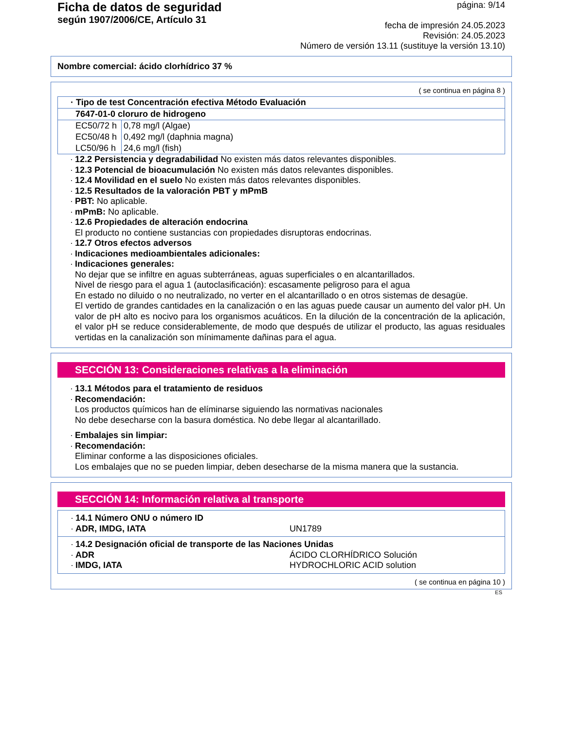Ficha de datos de seguridad
según 1907/2006/CE, Artículo 31
página: 9/14
fecha de impresión 24.05.2023
Revisión: 24.05.2023
Número de versión 13.11 (sustituye la versión 13.10)
Nombre comercial: ácido clorhídrico 37 %
( se continua en página 8 )
| · Tipo de test Concentración efectiva Método Evaluación | |
| 7647-01-0 cloruro de hidrogeno | |
| EC50/72 h | 0,78 mg/l (Algae) |
| EC50/48 h | 0,492 mg/l (daphnia magna) |
| LC50/96 h | 24,6 mg/l (fish) |
· 12.2 Persistencia y degradabilidad No existen más datos relevantes disponibles.
· 12.3 Potencial de bioacumulación No existen más datos relevantes disponibles.
· 12.4 Movilidad en el suelo No existen más datos relevantes disponibles.
· 12.5 Resultados de la valoración PBT y mPmB
· PBT: No aplicable.
· mPmB: No aplicable.
· 12.6 Propiedades de alteración endocrina
El producto no contiene sustancias con propiedades disruptoras endocrinas.
· 12.7 Otros efectos adversos
· Indicaciones medioambientales adicionales:
· Indicaciones generales:
No dejar que se infiltre en aguas subterráneas, aguas superficiales o en alcantarillados.
Nivel de riesgo para el agua 1 (autoclasificación): escasamente peligroso para el agua
En estado no diluido o no neutralizado, no verter en el alcantarillado o en otros sistemas de desagüe.
El vertido de grandes cantidades en la canalización o en las aguas puede causar un aumento del valor pH. Un valor de pH alto es nocivo para los organismos acuáticos. En la dilución de la concentración de la aplicación, el valor pH se reduce considerablemente, de modo que después de utilizar el producto, las aguas residuales vertidas en la canalización son mínimamente dañinas para el agua.
SECCIÓN 13: Consideraciones relativas a la eliminación
· 13.1 Métodos para el tratamiento de residuos
· Recomendación:
Los productos químicos han de elíminarse siguiendo las normativas nacionales
No debe desecharse con la basura doméstica. No debe llegar al alcantarillado.
· Embalajes sin limpiar:
· Recomendación:
Eliminar conforme a las disposiciones oficiales.
Los embalajes que no se pueden limpiar, deben desecharse de la misma manera que la sustancia.
SECCIÓN 14: Información relativa al transporte
· 14.1 Número ONU o número ID
· ADR, IMDG, IATA UN1789
· 14.2 Designación oficial de transporte de las Naciones Unidas
· ADR ÁCIDO CLORHÍDRICO Solución
· IMDG, IATA HYDROCHLORIC ACID solution
( se continua en página 10 )
ES